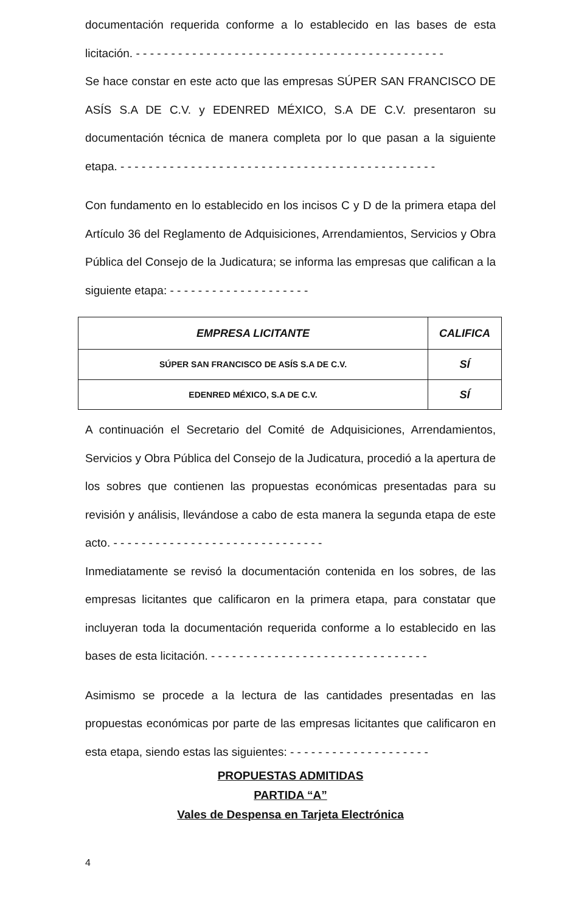documentación requerida conforme a lo establecido en las bases de esta licitación. - - - - - - - - - - - - - - - - - - - - - - - - - - - - - - - - - - - - - - - - - - - -
Se hace constar en este acto que las empresas SÚPER SAN FRANCISCO DE ASÍS S.A DE C.V. y EDENRED MÉXICO, S.A DE C.V. presentaron su documentación técnica de manera completa por lo que pasan a la siguiente etapa. - - - - - - - - - - - - - - - - - - - - - - - - - - - - - - - - - - - - - - - - - - - - -
Con fundamento en lo establecido en los incisos C y D de la primera etapa del Artículo 36 del Reglamento de Adquisiciones, Arrendamientos, Servicios y Obra Pública del Consejo de la Judicatura; se informa las empresas que califican a la siguiente etapa: - - - - - - - - - - - - - - - - - - - -
| EMPRESA LICITANTE | CALIFICA |
| --- | --- |
| SÚPER SAN FRANCISCO DE ASÍS S.A DE C.V. | SÍ |
| EDENRED MÉXICO, S.A DE C.V. | SÍ |
A continuación el Secretario del Comité de Adquisiciones, Arrendamientos, Servicios y Obra Pública del Consejo de la Judicatura, procedió a la apertura de los sobres que contienen las propuestas económicas presentadas para su revisión y análisis, llevándose a cabo de esta manera la segunda etapa de este acto. - - - - - - - - - - - - - - - - - - - - - - - - - - - - - -
Inmediatamente se revisó la documentación contenida en los sobres, de las empresas licitantes que calificaron en la primera etapa, para constatar que incluyeran toda la documentación requerida conforme a lo establecido en las bases de esta licitación. - - - - - - - - - - - - - - - - - - - - - - - - - - - - - - -
Asimismo se procede a la lectura de las cantidades presentadas en las propuestas económicas por parte de las empresas licitantes que calificaron en esta etapa, siendo estas las siguientes: - - - - - - - - - - - - - - - - - - - -
PROPUESTAS ADMITIDAS
PARTIDA “A”
Vales de Despensa en Tarjeta Electrónica
4